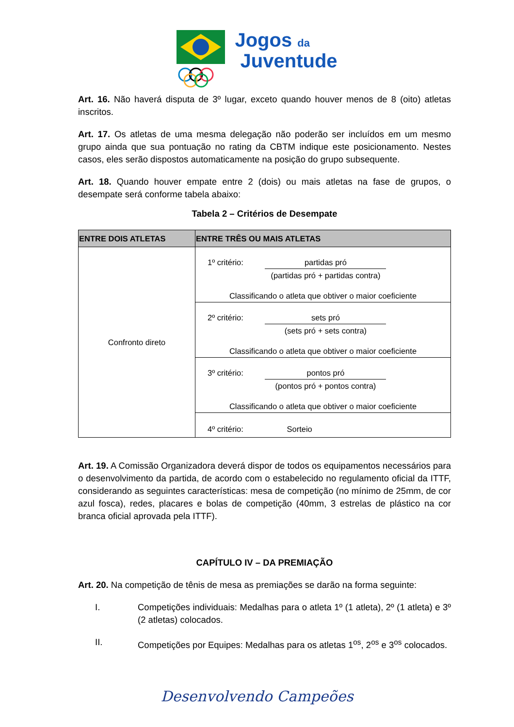Jogos da
Juventude
Art. 16. Não haverá disputa de 3º lugar, exceto quando houver menos de 8 (oito) atletas inscritos.
Art. 17. Os atletas de uma mesma delegação não poderão ser incluídos em um mesmo grupo ainda que sua pontuação no rating da CBTM indique este posicionamento. Nestes casos, eles serão dispostos automaticamente na posição do grupo subsequente.
Art. 18. Quando houver empate entre 2 (dois) ou mais atletas na fase de grupos, o desempate será conforme tabela abaixo:
Tabela 2 – Critérios de Desempate
| ENTRE DOIS ATLETAS | ENTRE TRÊS OU MAIS ATLETAS |
| --- | --- |
| Confronto direto | 1º critério: partidas pró (partidas pró + partidas contra) Classificando o atleta que obtiver o maior coeficiente |
| | 2º critério: sets pró (sets pró + sets contra) Classificando o atleta que obtiver o maior coeficiente |
| | 3º critério: pontos pró (pontos pró + pontos contra) Classificando o atleta que obtiver o maior coeficiente |
| | 4º critério: Sorteio |
Art. 19. A Comissão Organizadora deverá dispor de todos os equipamentos necessários para o desenvolvimento da partida, de acordo com o estabelecido no regulamento oficial da ITTF, considerando as seguintes características: mesa de competição (no mínimo de 25mm, de cor azul fosca), redes, placares e bolas de competição (40mm, 3 estrelas de plástico na cor branca oficial aprovada pela ITTF).
CAPÍTULO IV – DA PREMIAÇÃO
Art. 20. Na competição de tênis de mesa as premiações se darão na forma seguinte:
I. Competições individuais: Medalhas para o atleta 1º (1 atleta), 2º (1 atleta) e 3º (2 atletas) colocados.
II. Competições por Equipes: Medalhas para os atletas 1<sup>os</sup>, 2<sup>os</sup> e 3<sup>os</sup> colocados.
Desenvolvendo Campeões